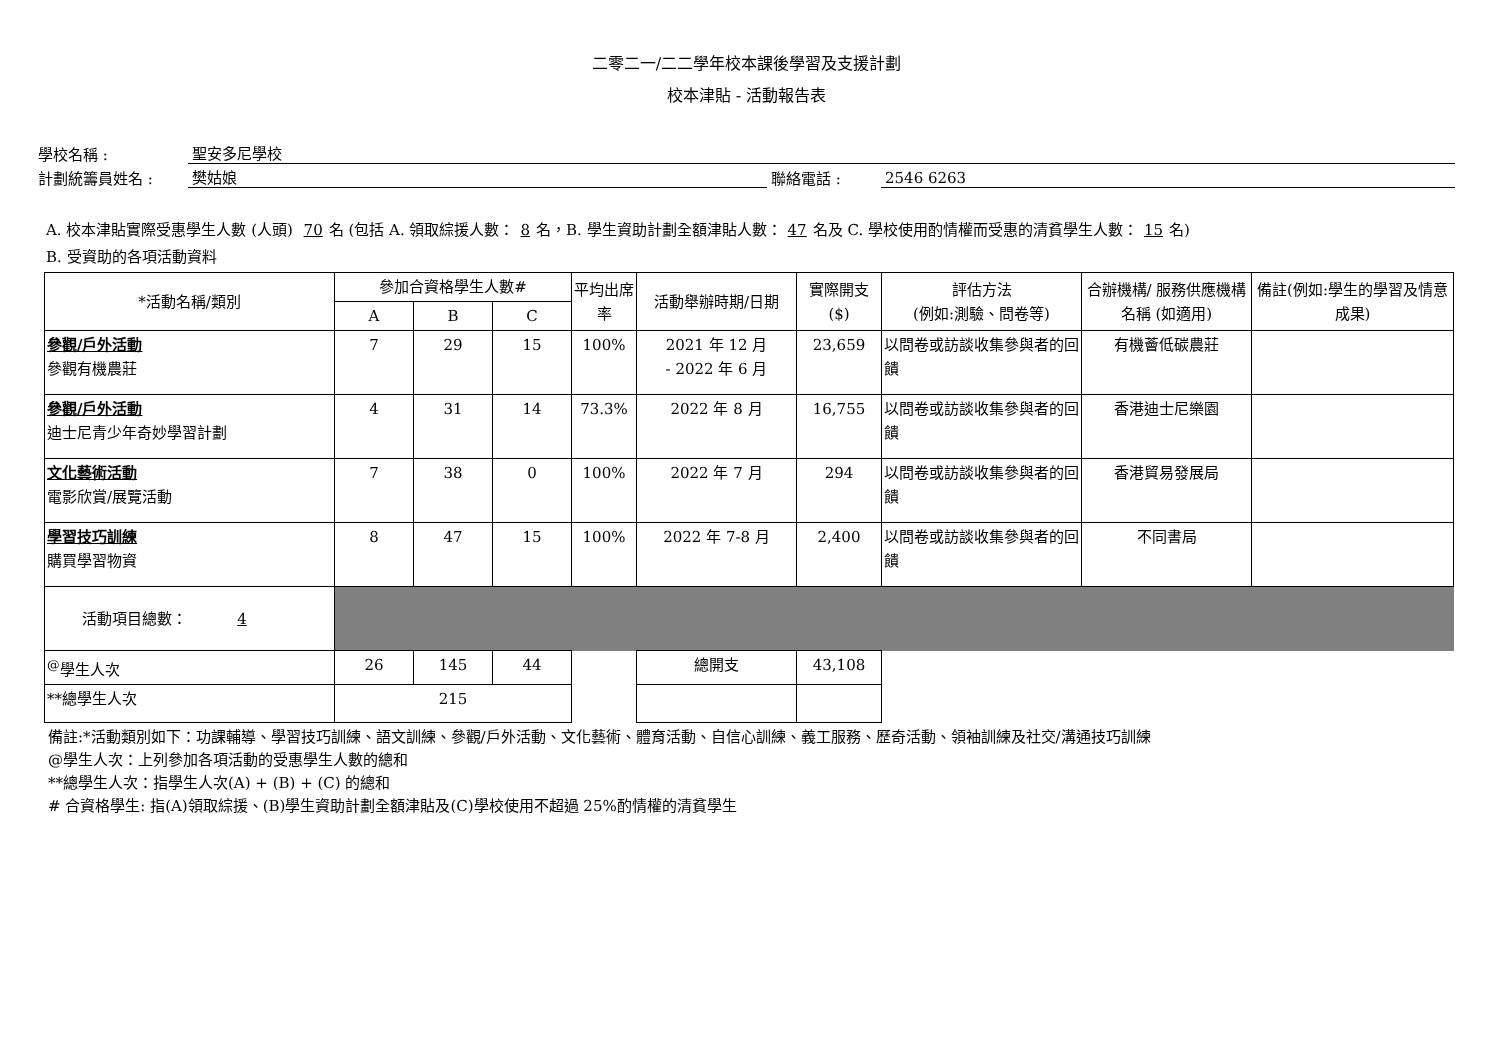二零二一/二二學年校本課後學習及支援計劃
校本津貼 - 活動報告表
學校名稱 : 聖安多尼學校
計劃統籌員姓名 : 樊姑娘 聯絡電話 : 2546 6263
A. 校本津貼實際受惠學生人數 (人頭) 70 名 (包括 A. 領取綜援人數： 8 名，B. 學生資助計劃全額津貼人數： 47 名及 C. 學校使用酌情權而受惠的清貧學生人數： 15 名)
B. 受資助的各項活動資料
| *活動名稱/類別 | 參加合資格學生人數# | | | 平均出席率 | 活動舉辦時期/日期 | 實際開支($) | 評估方法 (例如:測驗、問卷等) | 合辦機構/ 服務供應機構名稱 (如適用) | 備註(例如:學生的學習及情意成果) |
| --- | --- | --- | --- | --- | --- | --- | --- | --- | --- |
| | A | B | C | | | | | | |
| 參觀/戶外活動 參觀有機農莊 | 7 | 29 | 15 | 100% | 2021 年 12 月 - 2022 年 6 月 | 23,659 | 以問卷或訪談收集參與者的回饋 | 有機薈低碳農莊 | |
| 參觀/戶外活動 迪士尼青少年奇妙學習計劃 | 4 | 31 | 14 | 73.3% | 2022 年 8 月 | 16,755 | 以問卷或訪談收集參與者的回饋 | 香港迪士尼樂園 | |
| 文化藝術活動 電影欣賞/展覽活動 | 7 | 38 | 0 | 100% | 2022 年 7 月 | 294 | 以問卷或訪談收集參與者的回饋 | 香港貿易發展局 | |
| 學習技巧訓練 購買學習物資 | 8 | 47 | 15 | 100% | 2022 年 7-8 月 | 2,400 | 以問卷或訪談收集參與者的回饋 | 不同書局 | |
| 活動項目總數： 4 | | | | | | | | | |
| <sup>@</sup>學生人次 | 26 | 145 | 44 | | 總開支 | 43,108 | | | |
| **總學生人次 | 215 | | | | | | | | |
備註:*活動類別如下：功課輔導、學習技巧訓練、語文訓練、參觀/戶外活動、文化藝術、體育活動、自信心訓練、義工服務、歷奇活動、領袖訓練及社交/溝通技巧訓練
@學生人次：上列參加各項活動的受惠學生人數的總和
**總學生人次：指學生人次(A) + (B) + (C) 的總和
# 合資格學生: 指(A)領取綜援、(B)學生資助計劃全額津貼及(C)學校使用不超過 25%酌情權的清貧學生